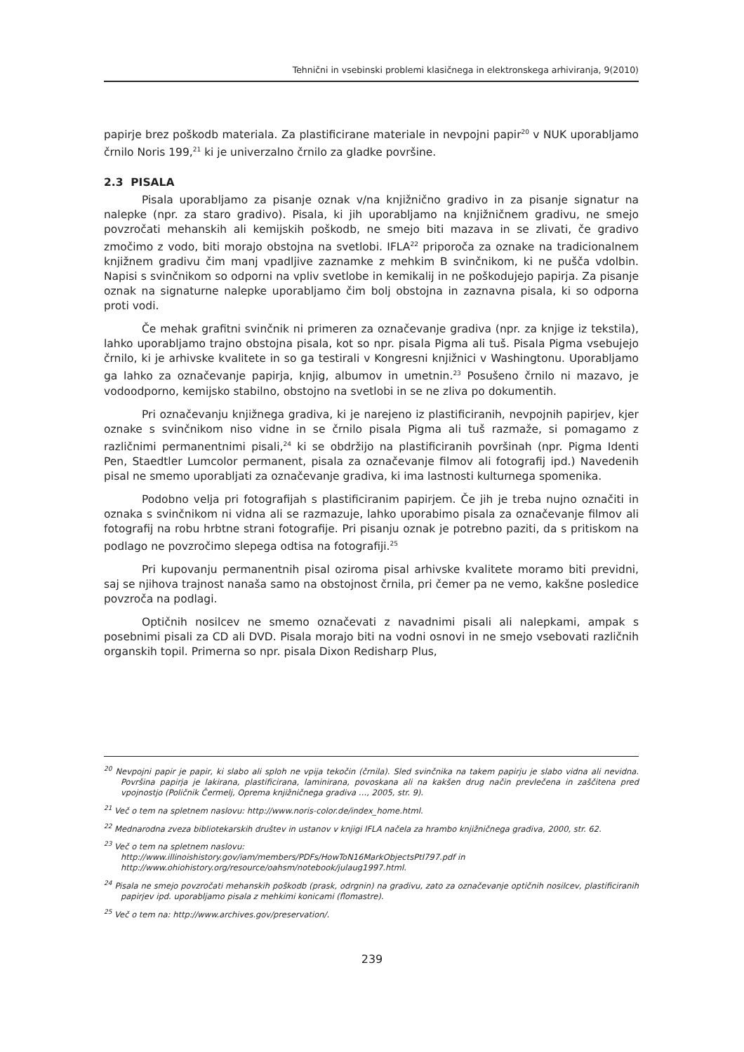Tehnični in vsebinski problemi klasičnega in elektronskega arhiviranja, 9(2010)
papirje brez poškodb materiala. Za plastificirane materiale in nevpojni papir<sup>20</sup> v NUK uporabljamo črnilo Noris 199,<sup>21</sup> ki je univerzalno črnilo za gladke površine.
2.3 PISALA
Pisala uporabljamo za pisanje oznak v/na knjižnično gradivo in za pisanje signatur na nalepke (npr. za staro gradivo). Pisala, ki jih uporabljamo na knjižničnem gradivu, ne smejo povzročati mehanskih ali kemijskih poškodb, ne smejo biti mazava in se zlivati, če gradivo zmočimo z vodo, biti morajo obstojna na svetlobi. IFLA<sup>22</sup> priporoča za oznake na tradicionalnem knjižnem gradivu čim manj vpadljive zaznamke z mehkim B svinčnikom, ki ne pušča vdolbin. Napisi s svinčnikom so odporni na vpliv svetlobe in kemikalij in ne poškodujejo papirja. Za pisanje oznak na signaturne nalepke uporabljamo čim bolj obstojna in zaznavna pisala, ki so odporna proti vodi.
Če mehak grafitni svinčnik ni primeren za označevanje gradiva (npr. za knjige iz tekstila), lahko uporabljamo trajno obstojna pisala, kot so npr. pisala Pigma ali tuš. Pisala Pigma vsebujejo črnilo, ki je arhivske kvalitete in so ga testirali v Kongresni knjižnici v Washingtonu. Uporabljamo ga lahko za označevanje papirja, knjig, albumov in umetnin.<sup>23</sup> Posušeno črnilo ni mazavo, je vodoodporno, kemijsko stabilno, obstojno na svetlobi in se ne zliva po dokumentih.
Pri označevanju knjižnega gradiva, ki je narejeno iz plastificiranih, nevpojnih papirjev, kjer oznake s svinčnikom niso vidne in se črnilo pisala Pigma ali tuš razmaže, si pomagamo z različnimi permanentnimi pisali,<sup>24</sup> ki se obdržijo na plastificiranih površinah (npr. Pigma Identi Pen, Staedtler Lumcolor permanent, pisala za označevanje filmov ali fotografij ipd.) Navedenih pisal ne smemo uporabljati za označevanje gradiva, ki ima lastnosti kulturnega spomenika.
Podobno velja pri fotografijah s plastificiranim papirjem. Če jih je treba nujno označiti in oznaka s svinčnikom ni vidna ali se razmazuje, lahko uporabimo pisala za označevanje filmov ali fotografij na robu hrbtne strani fotografije. Pri pisanju oznak je potrebno paziti, da s pritiskom na podlago ne povzročimo slepega odtisa na fotografiji.<sup>25</sup>
Pri kupovanju permanentnih pisal oziroma pisal arhivske kvalitete moramo biti previdni, saj se njihova trajnost nanaša samo na obstojnost črnila, pri čemer pa ne vemo, kakšne posledice povzroča na podlagi.
Optičnih nosilcev ne smemo označevati z navadnimi pisali ali nalepkami, ampak s posebnimi pisali za CD ali DVD. Pisala morajo biti na vodni osnovi in ne smejo vsebovati različnih organskih topil. Primerna so npr. pisala Dixon Redisharp Plus,
<sup>20</sup> Nevpojni papir je papir, ki slabo ali sploh ne vpija tekočin (črnila). Sled svinčnika na takem papirju je slabo vidna ali nevidna. Površina papirja je lakirana, plastificirana, laminirana, povoskana ali na kakšen drug način prevlečena in zaščitena pred vpojnostjo (Poličnik Čermelj, Oprema knjižničnega gradiva …, 2005, str. 9).
<sup>21</sup> Več o tem na spletnem naslovu: http://www.noris-color.de/index_home.html.
<sup>22</sup> Mednarodna zveza bibliotekarskih društev in ustanov v knjigi IFLA načela za hrambo knjižničnega gradiva, 2000, str. 62.
<sup>23</sup> Več o tem na spletnem naslovu:
http://www.illinoishistory.gov/iam/members/PDFs/HowToN16MarkObjectsPtI797.pdf in
http://www.ohiohistory.org/resource/oahsm/notebook/julaug1997.html.
<sup>24</sup> Pisala ne smejo povzročati mehanskih poškodb (prask, odrgnin) na gradivu, zato za označevanje optičnih nosilcev, plastificiranih papirjev ipd. uporabljamo pisala z mehkimi konicami (flomastre).
<sup>25</sup> Več o tem na: http://www.archives.gov/preservation/.
239